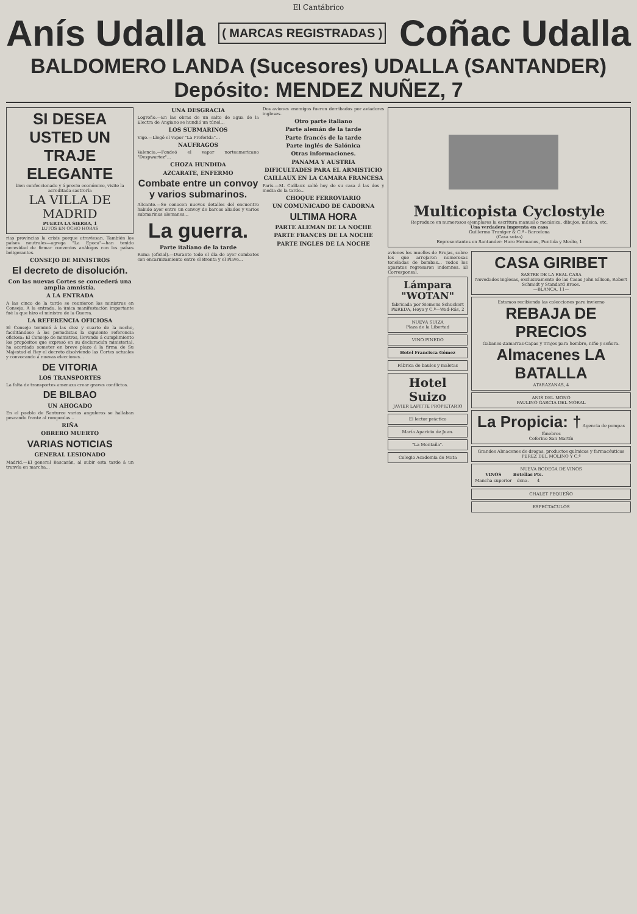El Cantábrico
Anís Udalla ( MARCAS REGISTRADAS ) Coñac Udalla
BALDOMERO LANDA (Sucesores) UDALLA (SANTANDER) Depósito: MENDEZ NUÑEZ, 7
SI DESEA USTED UN TRAJE ELEGANTE
bien confeccionado y á precio económico, visite la acreditada sastrería
LA VILLA DE MADRID
PUERTA LA SIERRA, 1
LUTOS EN OCHO HORAS
rias provincias la crisis porque atraviesan. También los países neutrales—agrega "La Epoca"—han tenido necesidad de firmar convenios análogos con los países beligerantes.
CONSEJO DE MINISTROS
El decreto de disolución.
Con las nuevas Cortes se concederá una amplia amnistía.
A LA ENTRADA
A las cinco de la tarde se reunieron los ministros en Consejo. A la entrada, la única manifestación importante fué la que hizo el ministro de la Guerra.
LA REFERENCIA OFICIOSA
El Consejo terminó á las diez y cuarto de la noche, facilitándose á los periodistas la siguiente referencia oficiosa: El Consejo de ministros, llevando á cumplimiento los propósitos que expresó en su declaración ministerial, ha acordado someter en breve plazo á la firma de Su Majestad el Rey el decreto disolviendo las Cortes actuales y convocando á nuevas elecciones...
DE VITORIA
LOS TRANSPORTES
La falta de transportes amenaza crear graves conflictos.
DE BILBAO
UN AHOGADO
En el pueblo de Santurce varios anguleros se hallaban pescando frente al rompeolas...
RIÑA
OBRERO MUERTO
VARIAS NOTICIAS
GENERAL LESIONADO
Madrid.—El general Bascarán, al subir esta tarde á un tranvía en marcha...
UNA DESGRACIA
Logroño.—En las obras de un salto de agua de la Electra de Angiano se hundió un túnel...
LOS SUBMARINOS
Vigo.—Llegó el vapor "La Preferida"...
NAUFRAGOS
Valencia.—Fondeó el vapor norteamericano "Despwartez"...
CHOZA HUNDIDA
AZCARATE, ENFERMO
Combate entre un convoy y varios submarinos.
Alicante.—Se conocen nuevos detalles del encuentro habido ayer entre un convoy de barcos aliados y varios submarinos alemanes...
La guerra.
Parte italiano de la tarde
Roma (oficial).—Durante todo el día de ayer combates con encarnizamiento entre el Brenta y el Piave...
Dos aviones enemigos fueron derribados por aviadores ingleses.
Otro parte italiano
Parte alemán de la tarde
Parte francés de la tarde
Parte inglés de Salónica
Otras informaciones.
PANAMA Y AUSTRIA
DIFICULTADES PARA EL ARMISTICIO
CAILLAUX EN LA CAMARA FRANCESA
París.—M. Caillaux salió hoy de su casa á las dos y media de la tarde...
CHOQUE FERROVIARIO
UN COMUNICADO DE CADORNA
ULTIMA HORA
PARTE ALEMAN DE LA NOCHE
PARTE FRANCES DE LA NOCHE
PARTE INGLES DE LA NOCHE
Multicopista Cyclostyle
Reproduce en numerosos ejemplares la escritura manual o mecánica, dibujos, música, etc.
Una verdadera imprenta en casa
Guillermo Truniger & C.ª - Barcelona
(Casa suiza)
Representantes en Santander: Haro Hermanos, Puntida y Medio, 1
aviones los muelles de Brujas, sobre los que arrojaron numerosas toneladas de bombas... Todos los aparatos regresaron indemnes. El Corresponsal.
Lámpara "WOTAN"
fabricada por Siemens Schuckert
PEREDA, Hoyo y C.ª—Wad-Rás, 2
NUEVA SUIZA
Plaza de la Libertad
VINO PINEDO
Hotel Francisca Gómez
Fábrica de baules y maletas
Hotel Suizo
JAVIER LAFITTE PROPIETARIO
El lector práctico
María Aparicio de Juan.
"La Montaña".
Colegio Academia de Mata
CASA GIRIBET
SASTRE DE LA REAL CASA
Novedades inglesas, exclusivamente de las Casas John Ellison, Robert Schmidt y Standard Broos.
—BLANCA, 11—
Estamos recibiendo las colecciones para invierno
REBAJA DE PRECIOS
Gabanes-Zamarras-Capas y Trajes para hombre, niño y señora.
Almacenes LA BATALLA
ATARAZANAS, 4
ANIS DEL MONO
PAULINO GARCIA DEL MORAL
La Propicia: † Agencia de pompas fúnebres
Ceferino San Martín
Grandes Almacenes de drogas, productos químicos y farmacéuticos
PEREZ DEL MOLINO Y C.ª
NUEVA BODEGA DE VINOS
| VINOS | Botellas | Pts. |
| --- | --- | --- |
| Mancha superior | dcna. | 4 |
CHALET PEQUEÑO
ESPECTACULOS